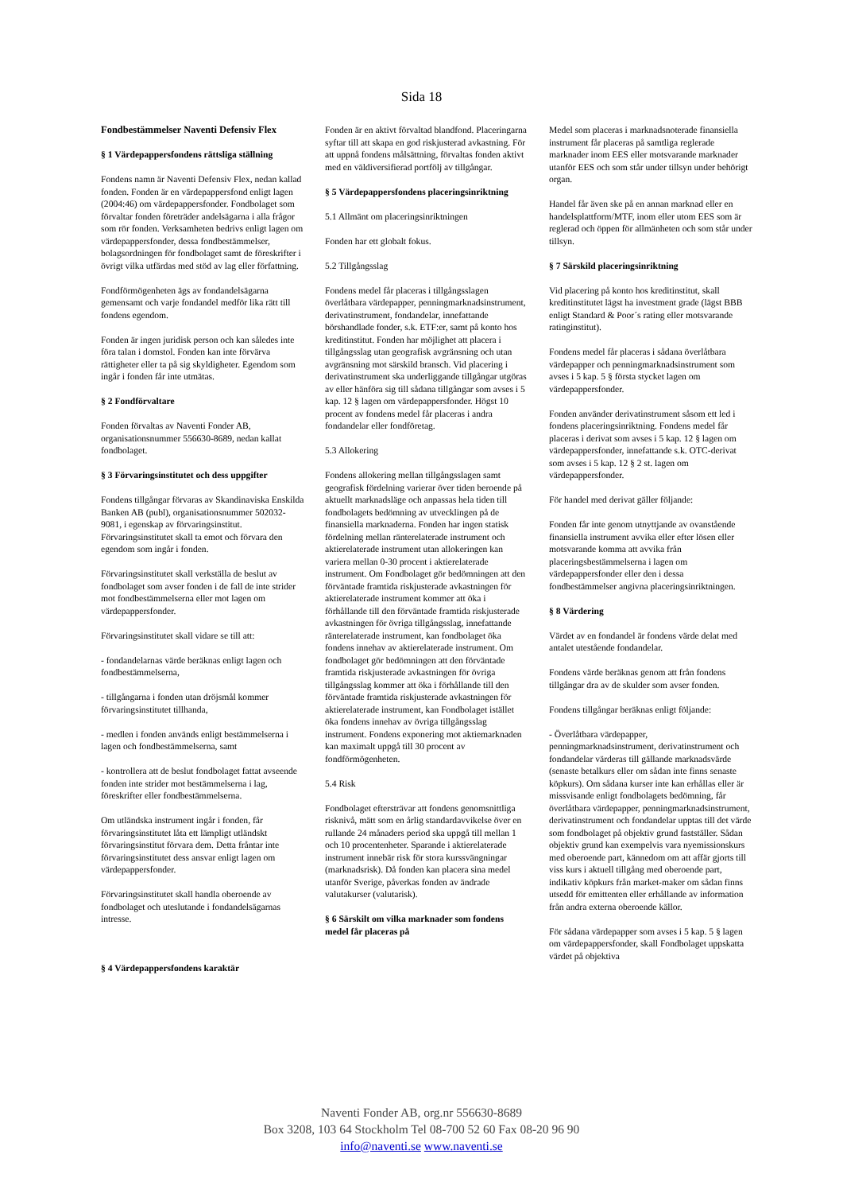Sida 18
Fondbestämmelser Naventi Defensiv Flex
§ 1 Värdepappersfondens rättsliga ställning
Fondens namn är Naventi Defensiv Flex, nedan kallad fonden. Fonden är en värdepappersfond enligt lagen (2004:46) om värdepappersfonder. Fondbolaget som förvaltar fonden företräder andelsägarna i alla frågor som rör fonden. Verksamheten bedrivs enligt lagen om värdepappersfonder, dessa fondbestämmelser, bolagsordningen för fondbolaget samt de föreskrifter i övrigt vilka utfärdas med stöd av lag eller författning.
Fondförmögenheten ägs av fondandelsägarna gemensamt och varje fondandel medför lika rätt till fondens egendom.
Fonden är ingen juridisk person och kan således inte föra talan i domstol. Fonden kan inte förvärva rättigheter eller ta på sig skyldigheter. Egendom som ingår i fonden får inte utmätas.
§ 2 Fondförvaltare
Fonden förvaltas av Naventi Fonder AB, organisationsnummer 556630-8689, nedan kallat fondbolaget.
§ 3 Förvaringsinstitutet och dess uppgifter
Fondens tillgångar förvaras av Skandinaviska Enskilda Banken AB (publ), organisationsnummer 502032-9081, i egenskap av förvaringsinstitut. Förvaringsinstitutet skall ta emot och förvara den egendom som ingår i fonden.
Förvaringsinstitutet skall verkställa de beslut av fondbolaget som avser fonden i de fall de inte strider mot fondbestämmelserna eller mot lagen om värdepappersfonder.
Förvaringsinstitutet skall vidare se till att:
- fondandelarnas värde beräknas enligt lagen och fondbestämmelserna,
- tillgångarna i fonden utan dröjsmål kommer förvaringsinstitutet tillhanda,
- medlen i fonden används enligt bestämmelserna i lagen och fondbestämmelserna, samt
- kontrollera att de beslut fondbolaget fattat avseende fonden inte strider mot bestämmelserna i lag, föreskrifter eller fondbestämmelserna.
Om utländska instrument ingår i fonden, får förvaringsinstitutet låta ett lämpligt utländskt förvaringsinstitut förvara dem. Detta fråntar inte förvaringsinstitutet dess ansvar enligt lagen om värdepappersfonder.
Förvaringsinstitutet skall handla oberoende av fondbolaget och uteslutande i fondandelsägarnas intresse.
§ 4 Värdepappersfondens karaktär
Fonden är en aktivt förvaltad blandfond. Placeringarna syftar till att skapa en god riskjusterad avkastning. För att uppnå fondens målsättning, förvaltas fonden aktivt med en väldiversifierad portfölj av tillgångar.
§ 5 Värdepappersfondens placeringsinriktning
5.1 Allmänt om placeringsinriktningen
Fonden har ett globalt fokus.
5.2 Tillgångsslag
Fondens medel får placeras i tillgångsslagen överlåtbara värdepapper, penningmarknadsinstrument, derivatinstrument, fondandelar, innefattande börshandlade fonder, s.k. ETF:er, samt på konto hos kreditinstitut. Fonden har möjlighet att placera i tillgångsslag utan geografisk avgränsning och utan avgränsning mot särskild bransch. Vid placering i derivatinstrument ska underliggande tillgångar utgöras av eller hänföra sig till sådana tillgångar som avses i 5 kap. 12 § lagen om värdepappersfonder. Högst 10 procent av fondens medel får placeras i andra fondandelar eller fondföretag.
5.3 Allokering
Fondens allokering mellan tillgångsslagen samt geografisk fördelning varierar över tiden beroende på aktuellt marknadsläge och anpassas hela tiden till fondbolagets bedömning av utvecklingen på de finansiella marknaderna. Fonden har ingen statisk fördelning mellan ränterelaterade instrument och aktierelaterade instrument utan allokeringen kan variera mellan 0-30 procent i aktierelaterade instrument. Om Fondbolaget gör bedömningen att den förväntade framtida riskjusterade avkastningen för aktierelaterade instrument kommer att öka i förhållande till den förväntade framtida riskjusterade avkastningen för övriga tillgångsslag, innefattande ränterelaterade instrument, kan fondbolaget öka fondens innehav av aktierelaterade instrument. Om fondbolaget gör bedömningen att den förväntade framtida riskjusterade avkastningen för övriga tillgångsslag kommer att öka i förhållande till den förväntade framtida riskjusterade avkastningen för aktierelaterade instrument, kan Fondbolaget istället öka fondens innehav av övriga tillgångsslag instrument. Fondens exponering mot aktiemarknaden kan maximalt uppgå till 30 procent av fondförmögenheten.
5.4 Risk
Fondbolaget eftersträvar att fondens genomsnittliga risknivå, mätt som en årlig standardavvikelse över en rullande 24 månaders period ska uppgå till mellan 1 och 10 procentenheter. Sparande i aktierelaterade instrument innebär risk för stora kurssvängningar (marknadsrisk). Då fonden kan placera sina medel utanför Sverige, påverkas fonden av ändrade valutakurser (valutarisk).
§ 6 Särskilt om vilka marknader som fondens medel får placeras på
Medel som placeras i marknadsnoterade finansiella instrument får placeras på samtliga reglerade marknader inom EES eller motsvarande marknader utanför EES och som står under tillsyn under behörigt organ.
Handel får även ske på en annan marknad eller en handelsplattform/MTF, inom eller utom EES som är reglerad och öppen för allmänheten och som står under tillsyn.
§ 7 Särskild placeringsinriktning
Vid placering på konto hos kreditinstitut, skall kreditinstitutet lägst ha investment grade (lägst BBB enligt Standard & Poor´s rating eller motsvarande ratinginstitut).
Fondens medel får placeras i sådana överlåtbara värdepapper och penningmarknadsinstrument som avses i 5 kap. 5 § första stycket lagen om värdepappersfonder.
Fonden använder derivatinstrument såsom ett led i fondens placeringsinriktning. Fondens medel får placeras i derivat som avses i 5 kap. 12 § lagen om värdepappersfonder, innefattande s.k. OTC-derivat som avses i 5 kap. 12 § 2 st. lagen om värdepappersfonder.
För handel med derivat gäller följande:
Fonden får inte genom utnyttjande av ovanstående finansiella instrument avvika eller efter lösen eller motsvarande komma att avvika från placeringsbestämmelserna i lagen om värdepappersfonder eller den i dessa fondbestämmelser angivna placeringsinriktningen.
§ 8 Värdering
Värdet av en fondandel är fondens värde delat med antalet utestående fondandelar.
Fondens värde beräknas genom att från fondens tillgångar dra av de skulder som avser fonden.
Fondens tillgångar beräknas enligt följande:
- Överlåtbara värdepapper, penningmarknadsinstrument, derivatinstrument och fondandelar värderas till gällande marknadsvärde (senaste betalkurs eller om sådan inte finns senaste köpkurs). Om sådana kurser inte kan erhållas eller är missvisande enligt fondbolagets bedömning, får överlåtbara värdepapper, penningmarknadsinstrument, derivatinstrument och fondandelar upptas till det värde som fondbolaget på objektiv grund fastställer. Sådan objektiv grund kan exempelvis vara nyemissionskurs med oberoende part, kännedom om att affär gjorts till viss kurs i aktuell tillgång med oberoende part, indikativ köpkurs från market-maker om sådan finns utsedd för emittenten eller erhållande av information från andra externa oberoende källor.
För sådana värdepapper som avses i 5 kap. 5 § lagen om värdepappersfonder, skall Fondbolaget uppskatta värdet på objektiva
Naventi Fonder AB, org.nr 556630-8689
Box 3208, 103 64 Stockholm Tel 08-700 52 60 Fax 08-20 96 90
info@naventi.se www.naventi.se